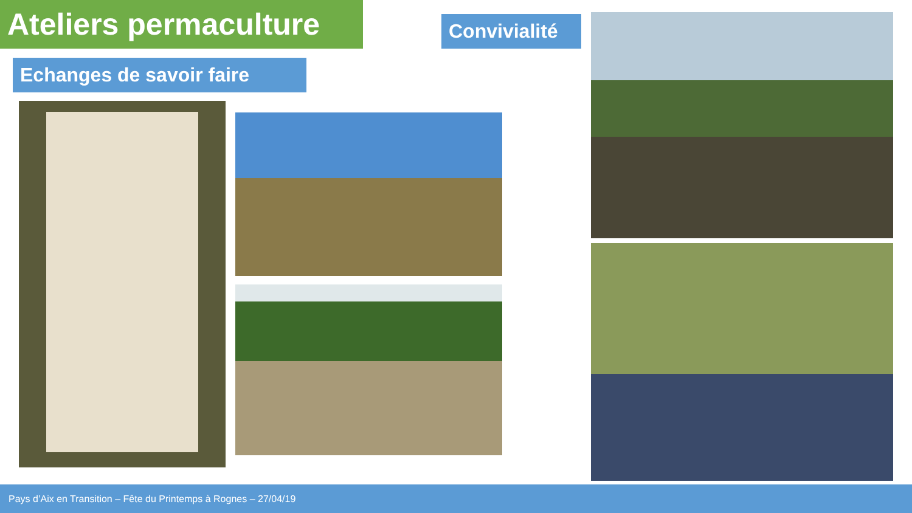Ateliers permaculture
Convivialité
Echanges de savoir faire
Pays d’Aix en Transition – Fête du Printemps à Rognes – 27/04/19